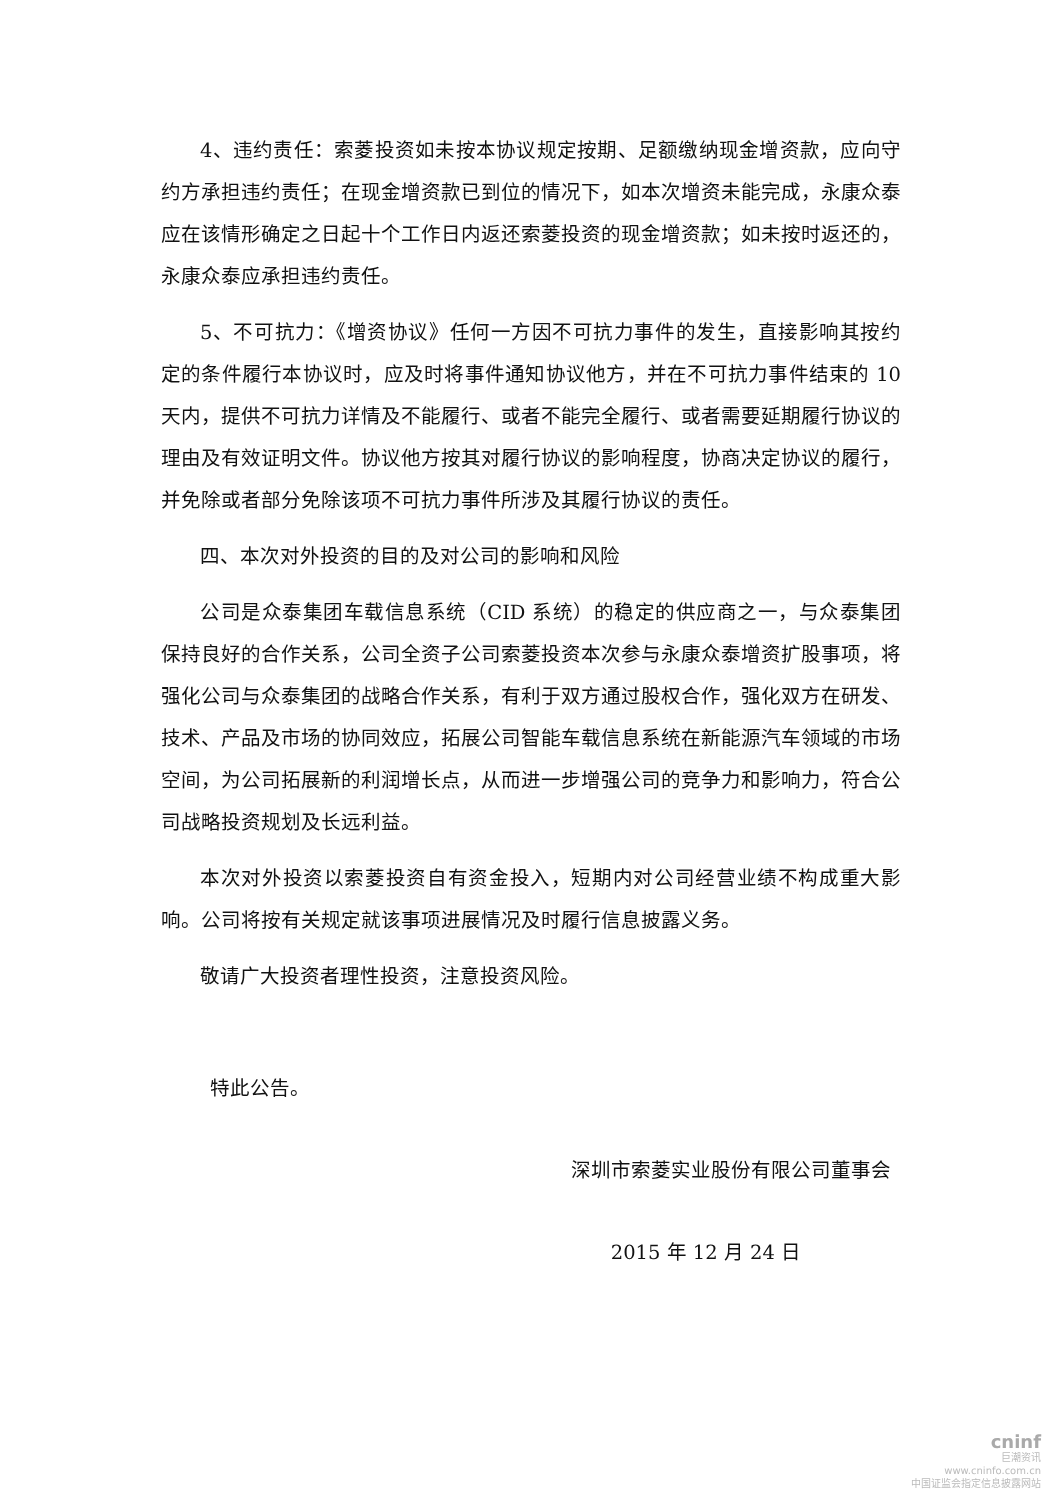4、违约责任：索菱投资如未按本协议规定按期、足额缴纳现金增资款，应向守约方承担违约责任；在现金增资款已到位的情况下，如本次增资未能完成，永康众泰应在该情形确定之日起十个工作日内返还索菱投资的现金增资款；如未按时返还的，永康众泰应承担违约责任。
5、不可抗力：《增资协议》任何一方因不可抗力事件的发生，直接影响其按约定的条件履行本协议时，应及时将事件通知协议他方，并在不可抗力事件结束的 10 天内，提供不可抗力详情及不能履行、或者不能完全履行、或者需要延期履行协议的理由及有效证明文件。协议他方按其对履行协议的影响程度，协商决定协议的履行，并免除或者部分免除该项不可抗力事件所涉及其履行协议的责任。
四、本次对外投资的目的及对公司的影响和风险
公司是众泰集团车载信息系统（CID 系统）的稳定的供应商之一，与众泰集团保持良好的合作关系，公司全资子公司索菱投资本次参与永康众泰增资扩股事项，将强化公司与众泰集团的战略合作关系，有利于双方通过股权合作，强化双方在研发、技术、产品及市场的协同效应，拓展公司智能车载信息系统在新能源汽车领域的市场空间，为公司拓展新的利润增长点，从而进一步增强公司的竞争力和影响力，符合公司战略投资规划及长远利益。
本次对外投资以索菱投资自有资金投入，短期内对公司经营业绩不构成重大影响。公司将按有关规定就该事项进展情况及时履行信息披露义务。
敬请广大投资者理性投资，注意投资风险。
特此公告。
深圳市索菱实业股份有限公司董事会
2015 年 12 月 24 日
cninf
巨潮资讯
www.cninfo.com.cn
中国证监会指定信息披露网站